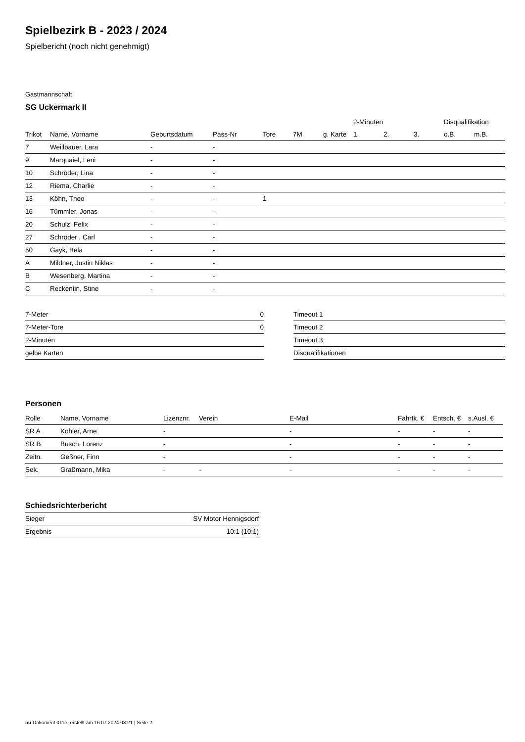Spielbezirk B - 2023 / 2024
Spielbericht (noch nicht genehmigt)
Gastmannschaft
SG Uckermark II
| | | | | | | | 2-Minuten | | | Disqualifikation | |
| --- | --- | --- | --- | --- | --- | --- | --- | --- | --- | --- | --- |
| Trikot | Name, Vorname | Geburtsdatum | Pass-Nr | Tore | 7M | g. Karte | 1. | 2. | 3. | o.B. | m.B. |
| 7 | Weillbauer, Lara | - | - | | | | | | | | |
| 9 | Marquaiel, Leni | - | - | | | | | | | | |
| 10 | Schröder, Lina | - | - | | | | | | | | |
| 12 | Riema, Charlie | - | - | | | | | | | | |
| 13 | Köhn, Theo | - | - | 1 | | | | | | | |
| 16 | Tümmler, Jonas | - | - | | | | | | | | |
| 20 | Schulz, Felix | - | - | | | | | | | | |
| 27 | Schröder , Carl | - | - | | | | | | | | |
| 50 | Gayk, Bela | - | - | | | | | | | | |
| A | Mildner, Justin Niklas | - | - | | | | | | | | |
| B | Wesenberg, Martina | - | - | | | | | | | | |
| C | Reckentin, Stine | - | - | | | | | | | | |
| 7-Meter | 0 |
| 7-Meter-Tore | 0 |
| 2-Minuten | |
| gelbe Karten | |
| Timeout 1 |
| Timeout 2 |
| Timeout 3 |
| Disqualifikationen |
Personen
| Rolle | Name, Vorname | Lizenznr. | Verein | E-Mail | Fahrtk. € | Entsch. € | s.Ausl. € |
| --- | --- | --- | --- | --- | --- | --- | --- |
| SR A | Köhler, Arne | - | | - | - | - | - |
| SR B | Busch, Lorenz | - | | - | - | - | - |
| Zeitn. | Geßner, Finn | - | | - | - | - | - |
| Sek. | Graßmann, Mika | - | - | - | - | - | - |
Schiedsrichterbericht
| Sieger | SV Motor Hennigsdorf |
| Ergebnis | 10:1 (10:1) |
nu.Dokument 011e, erstellt am 16.07.2024 08:21 | Seite 2